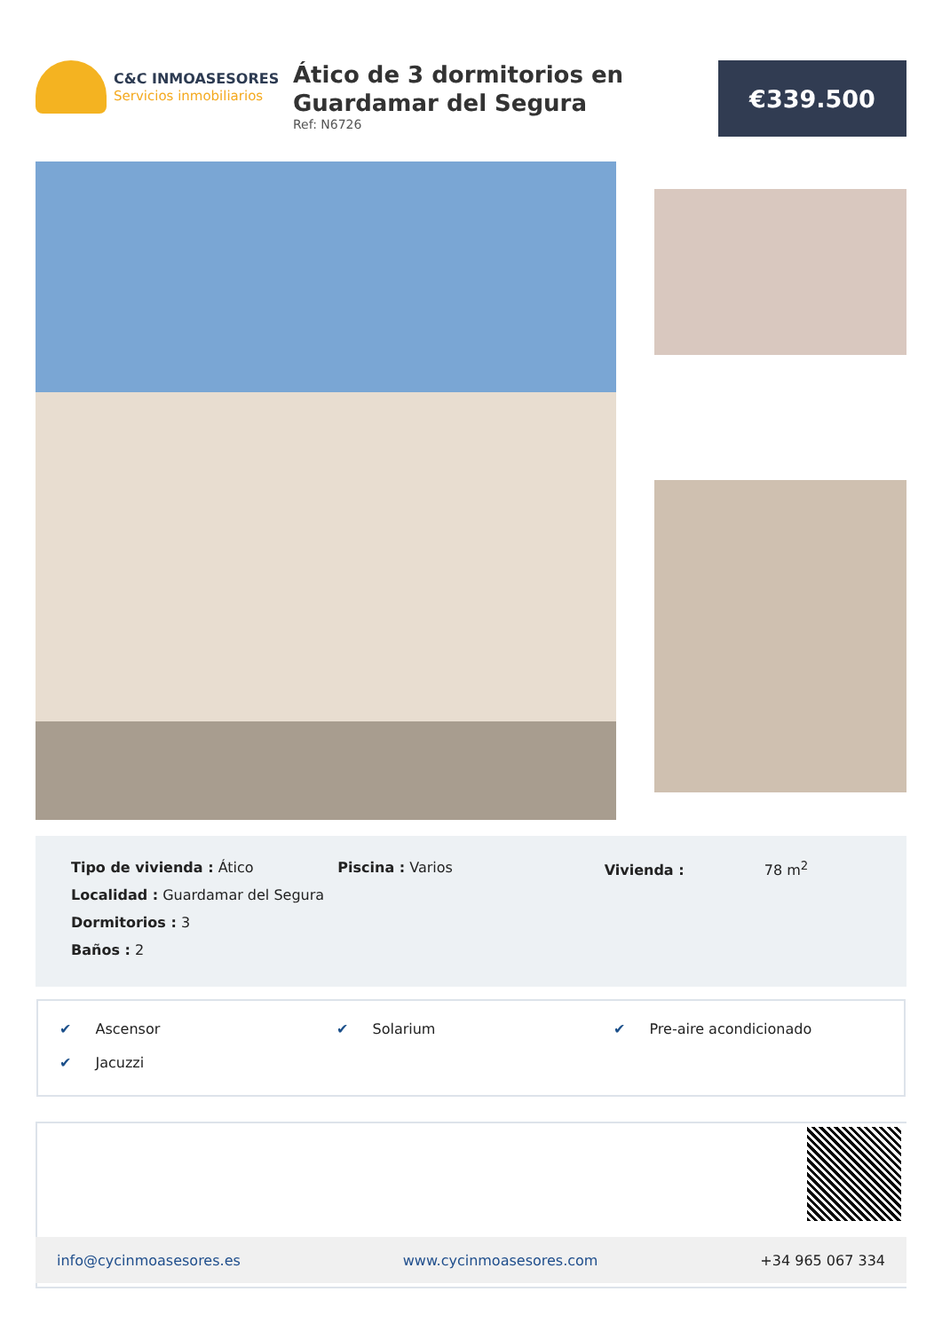C&C INMOASESORES
Servicios inmobiliarios
Ático de 3 dormitorios en Guardamar del Segura
Ref: N6726
€339.500
Tipo de vivienda : Ático
Localidad : Guardamar del Segura
Dormitorios : 3
Baños : 2
Piscina : Varios Vivienda : 78 m<sup>2</sup>
✔ Ascensor
✔ Solarium
✔ Pre-aire acondicionado
✔ Jacuzzi
info@cycinmoasesores.es www.cycinmoasesores.com +34 965 067 334